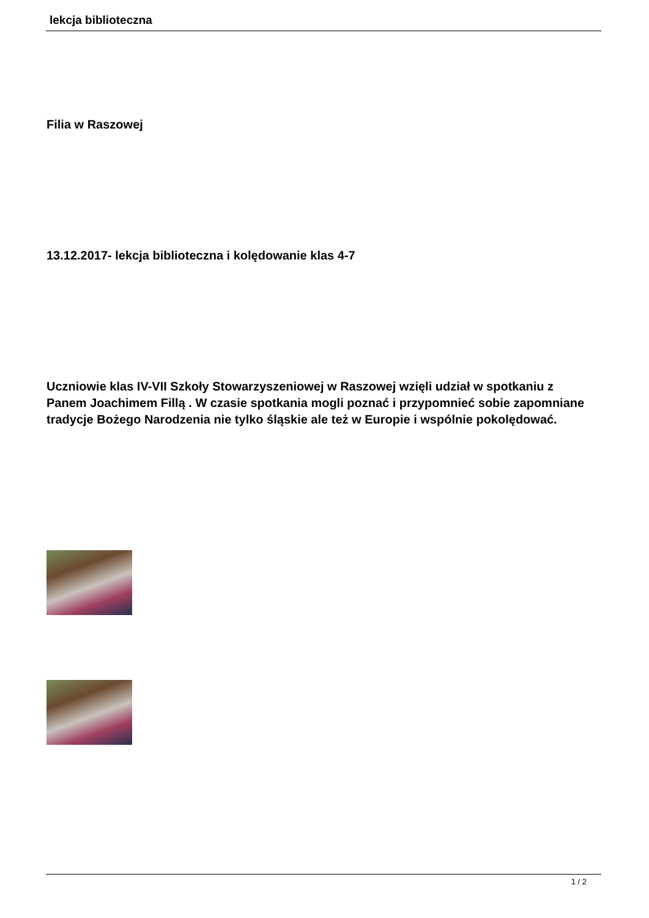lekcja biblioteczna
Filia w Raszowej
13.12.2017- lekcja biblioteczna i kolędowanie klas 4-7
Uczniowie klas IV-VII Szkoły Stowarzyszeniowej w Raszowej wzięli udział w spotkaniu z Panem Joachimem Fillą . W czasie spotkania mogli poznać i przypomnieć sobie zapomniane tradycje Bożego Narodzenia nie tylko śląskie ale też w Europie i wspólnie pokolędować.
1 / 2